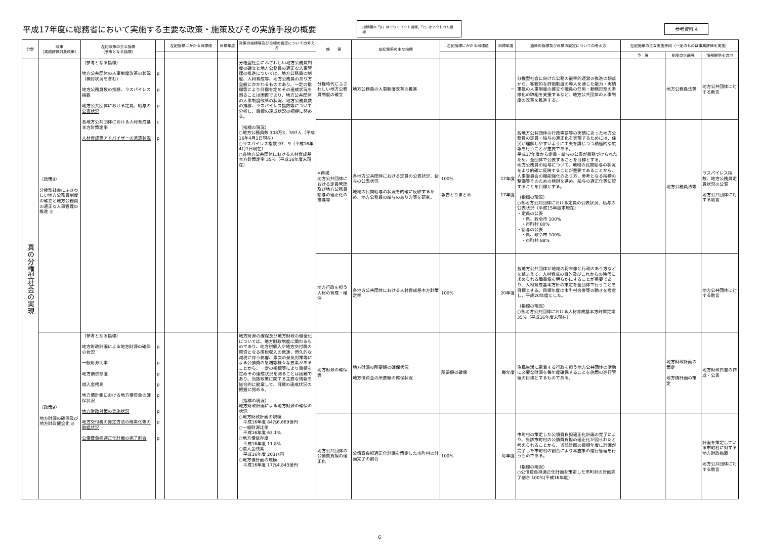平成17年度に総務省において実施する主要な政策・施策及びその実施手段の概要
指標欄の「p」はアウトプット指標、「c」はアウトカム指標
参考資料 4
| 分野 | 政策 （実績評価対象政策） | 左記政策の主な指標 （参考となる指標） | | 左記指標にかかる目標値 | 目標年度 | 政策の指標等及び目標の設定についての考え方 | 施 策 | 左記施策の主な指標 | 左記指標にかかる目標値 | 目標年度 | 施策の指標及び目標の設定についての考え方 | 左記施策の主な実施手段（一定のものは事業評価を実施） | | |
| --- | --- | --- | --- | --- | --- | --- | --- | --- | --- | --- | --- | --- | --- | --- |
| | | | | | | | | | | | | 予 算 | 制度の企画等 | 情報提供その他 |
| 真の分権型社会の実現 | （政策8） 分権型社会にふさわしい地方公務員制度の確立と地方公務員の適正な人事管理の推進 ◎ | （参考となる指標） 地方公共団体の人事制度改革の状況（検討状況を含む） 地方公務員数の推移、ラスパイレス指数 地方公共団体における定員、給与の公表状況 各地方公共団体における人材育成基本方針策定率 人材育成等アドバイザーの派遣状況 | p p p c p | | | 分権型社会にふさわしい地方公務員制度の確立と地方公務員の適正な人事管理の推進については、地方公務員の制度、人材育成等、地方公務員のあり方全般にかかわるものであり、一定の指標等により目標を定めその達成状況を測ることは困難であり、地方公共団体の人事制度改革の状況、地方公務員数の推移、ラスパイレス指数等について分析し、目標の達成状況の把握に努める。 （指標の現況） ○地方公務員数 308万3，597人（平成16年4月1日現在） ○ラスパイレス指数 97．9（平成16年4月1日現在） ○各地方公共団体における人材育成基本方針策定率 35％（平成16年度末現在） | 分権時代にふさわしい地方公務員制度の確立 | 地方公務員の人事制度改革の推進 | | － | 分権型社会に向けた公務の能率的運営の推進の観点から、客観的な評価制度の導入を通じた能力・実績重視の人事制度の確立や職員の任用・勤務形態の多様化の取組を支援するなど、地方公共団体の人事制度の改革を推進する。 | | 地方公務員法等 | 地方公共団体に対する助言 |
| | | | | | | | ※再掲 地方公共団体における定員管理及び地方公務員給与の適正化の推進等 | 各地方公共団体における定員の公表状況、給与の公表状況 地域の民間給与の状況を的確に反映するため、地方公務員の給与のあり方等を研究。 | 100% 報告とりまとめ | 17年度 17年度 | 各地方公共団体の行政需要等の実情にあった地方公務員の定員・給与の適正化を実現するためには、住民が理解しやすいように工夫を講じつつ積極的な広報を行うことが重要である。 平成17年度から定員・給与の公表が義務づけられたため、全団体で公表することを目標とする。 地方公務員の給与について、地域の民間給与の状況をより的確に反映することが重要であることから、人事委員会の機能強化のあり方、参考となる指標の整備等そのための検討を進め、給与の適正化等に資することを目標とする。 （指標の現況） ○各地方公共団体における定員の公表状況、給与の公表状況（平成15年度末現在） ・定員の公表 ・県、政令市 100% ・市町村 80% ・給与の公表 ・県、政令市 100% ・市町村 88% | | 地方公務員法等 | ラスパイレス指数、地方公務員定員状況の公表 地方公共団体に対する助言 |
| | | | | | | | 地方行政を担う人材の育成・確保 | 各地方公共団体における人材育成基本方針策定率 | 100% | 20年度 | 各地方公共団体が地域の将来像と行政のあり方などを踏まえて、人材育成の目的及びこれからの時代に求められる職員像を明らかにすることが重要であり、人材育成基本方針の策定を全団体で行うことを目標とする。目標年度は市町村合併等の動きを考慮し、平成20年度とした。 （指標の現況） ○各地方公共団体における人材育成基本方針策定率 35%（平成16年度末現在） | | | 地方公共団体に対する助言 |
| | （政策9） 地方財源の確保及び地方財政健全化 ◎ | （参考となる指標） 地方財政計画による地方財源の確保の状況 一般財源比率 地方債依存度 借入金残高 地方債計画における地方債資金の確保状況 地方財政対策の実施状況 地方交付税の算定方法の簡素化等の取組状況 公債費負担適正化計画の完了割合 | p p p p p p p p | | | 地方財源の確保及び地方財政の健全化については、地方財政制度に関わるものであり、地方税収入や地方交付税の原資となる国税収入の低迷、恒久的な減税に伴う影響、累次の景気対策等による公債費の急増等様々な要素があることから、一定の指標等により目標を定めその達成状況を測ることは困難であり、当該政策に関する主要な情報を総合的に勘案して、目標の達成状況の把握に努める。 （指標の現況） 地方財政計画による地方財源の確保の状況 ○地方財政計画の規模 平成16年度 84兆6,669億円 ○一般財源比率 平成16年度 63.1% ○地方債依存度 平成16年度 11.8% ○借入金残高 平成16年度 203兆円 ○地方債計画の規模 平成16年度 17兆4,843億円 | 地方財源の確保等 | 地方財源の所要額の確保状況 地方債資金の所要額の確保状況 | 所要額の確保 | 毎年度 | 住民生活に密着する行政を担う地方公共団体の活動に必要な財源を毎年度確保することを施策の進行管理の目標とするものである。 | | 地方財政計画の策定 地方債計画の策定 | 地方財政白書の作成・公表 |
| | | | | | | | 地方公共団体の公債費負担の適正化 | 公債費負担適正化計画を策定した市町村の計画完了の割合 | 100% | 毎年度 | 市町村の策定した公債費負担適正化計画の完了により、当該市町村の公債費負担の適正化が図られたと考えられることから、当該計画の目標年度に計画が完了した市町村の割合により本施策の進行管理を行うものである。 （指標の現況） ○公債費負担適正化計画を策定した市町村の計画完了割合 100%(平成16年度) | | | 計画を策定している市町村に対する地方財政措置 地方公共団体に対する助言 |
6